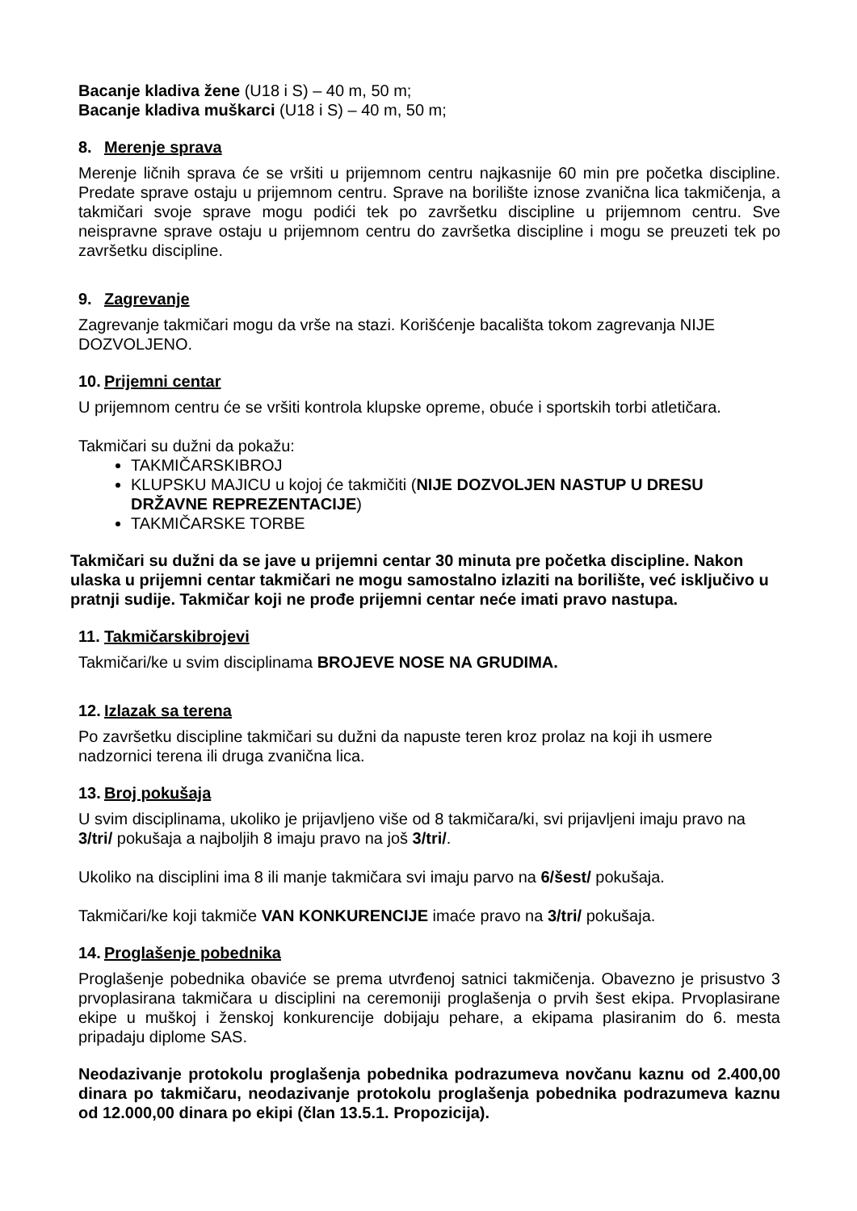Bacanje kladiva žene (U18 i S) – 40 m, 50 m;
Bacanje kladiva muškarci (U18 i S) – 40 m, 50 m;
8. Merenje sprava
Merenje ličnih sprava će se vršiti u prijemnom centru najkasnije 60 min pre početka discipline. Predate sprave ostaju u prijemnom centru. Sprave na borilište iznose zvanična lica takmičenja, a takmičari svoje sprave mogu podići tek po završetku discipline u prijemnom centru. Sve neispravne sprave ostaju u prijemnom centru do završetka discipline i mogu se preuzeti tek po završetku discipline.
9. Zagrevanje
Zagrevanje takmičari mogu da vrše na stazi. Korišćenje bacališta tokom zagrevanja NIJE DOZVOLJENO.
10. Prijemni centar
U prijemnom centru će se vršiti kontrola klupske opreme, obuće i sportskih torbi atletičara.
Takmičari su dužni da pokažu:
TAKMIČARSKIBROJ
KLUPSKU MAJICU u kojoj će takmičiti (NIJE DOZVOLJEN NASTUP U DRESU DRŽAVNE REPREZENTACIJE)
TAKMIČARSKE TORBE
Takmičari su dužni da se jave u prijemni centar 30 minuta pre početka discipline. Nakon ulaska u prijemni centar takmičari ne mogu samostalno izlaziti na borilište, već isključivo u pratnji sudije. Takmičar koji ne prođe prijemni centar neće imati pravo nastupa.
11. Takmičarskibrojevi
Takmičari/ke u svim disciplinama BROJEVE NOSE NA GRUDIMA.
12. Izlazak sa terena
Po završetku discipline takmičari su dužni da napuste teren kroz prolaz na koji ih usmere nadzornici terena ili druga zvanična lica.
13. Broj pokušaja
U svim disciplinama, ukoliko je prijavljeno više od 8 takmičara/ki, svi prijavljeni imaju pravo na 3/tri/ pokušaja a najboljih 8 imaju pravo na još 3/tri/.
Ukoliko na disciplini ima 8 ili manje takmičara svi imaju parvo na 6/šest/ pokušaja.
Takmičari/ke koji takmiče VAN KONKURENCIJE imaće pravo na 3/tri/ pokušaja.
14. Proglašenje pobednika
Proglašenje pobednika obaviće se prema utvrđenoj satnici takmičenja. Obavezno je prisustvo 3 prvoplasirana takmičara u disciplini na ceremoniji proglašenja o prvih šest ekipa. Prvoplasirane ekipe u muškoj i ženskoj konkurencije dobijaju pehare, a ekipama plasiranim do 6. mesta pripadaju diplome SAS.
Neodazivanje protokolu proglašenja pobednika podrazumeva novčanu kaznu od 2.400,00 dinara po takmičaru, neodazivanje protokolu proglašenja pobednika podrazumeva kaznu od 12.000,00 dinara po ekipi (član 13.5.1. Propozicija).